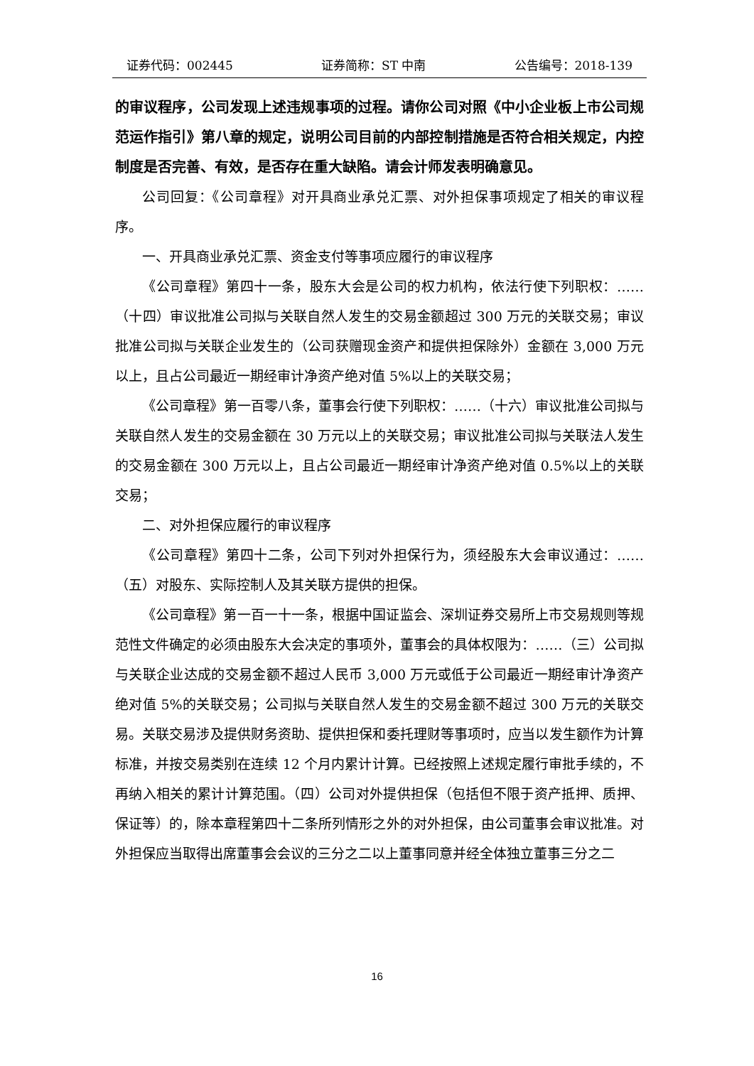证券代码：002445 证券简称：ST 中南 公告编号：2018-139
的审议程序，公司发现上述违规事项的过程。请你公司对照《中小企业板上市公司规范运作指引》第八章的规定，说明公司目前的内部控制措施是否符合相关规定，内控制度是否完善、有效，是否存在重大缺陷。请会计师发表明确意见。
公司回复：《公司章程》对开具商业承兑汇票、对外担保事项规定了相关的审议程序。
一、开具商业承兑汇票、资金支付等事项应履行的审议程序
《公司章程》第四十一条，股东大会是公司的权力机构，依法行使下列职权：…… （十四）审议批准公司拟与关联自然人发生的交易金额超过 300 万元的关联交易；审议批准公司拟与关联企业发生的（公司获赠现金资产和提供担保除外）金额在 3,000 万元以上，且占公司最近一期经审计净资产绝对值 5%以上的关联交易；
《公司章程》第一百零八条，董事会行使下列职权：……（十六）审议批准公司拟与关联自然人发生的交易金额在 30 万元以上的关联交易；审议批准公司拟与关联法人发生的交易金额在 300 万元以上，且占公司最近一期经审计净资产绝对值 0.5%以上的关联交易；
二、对外担保应履行的审议程序
《公司章程》第四十二条，公司下列对外担保行为，须经股东大会审议通过：……（五）对股东、实际控制人及其关联方提供的担保。
《公司章程》第一百一十一条，根据中国证监会、深圳证券交易所上市交易规则等规范性文件确定的必须由股东大会决定的事项外，董事会的具体权限为：……（三）公司拟与关联企业达成的交易金额不超过人民币 3,000 万元或低于公司最近一期经审计净资产绝对值 5%的关联交易；公司拟与关联自然人发生的交易金额不超过 300 万元的关联交易。关联交易涉及提供财务资助、提供担保和委托理财等事项时，应当以发生额作为计算标准，并按交易类别在连续 12 个月内累计计算。已经按照上述规定履行审批手续的，不再纳入相关的累计计算范围。（四）公司对外提供担保（包括但不限于资产抵押、质押、保证等）的，除本章程第四十二条所列情形之外的对外担保，由公司董事会审议批准。对外担保应当取得出席董事会会议的三分之二以上董事同意并经全体独立董事三分之二
16